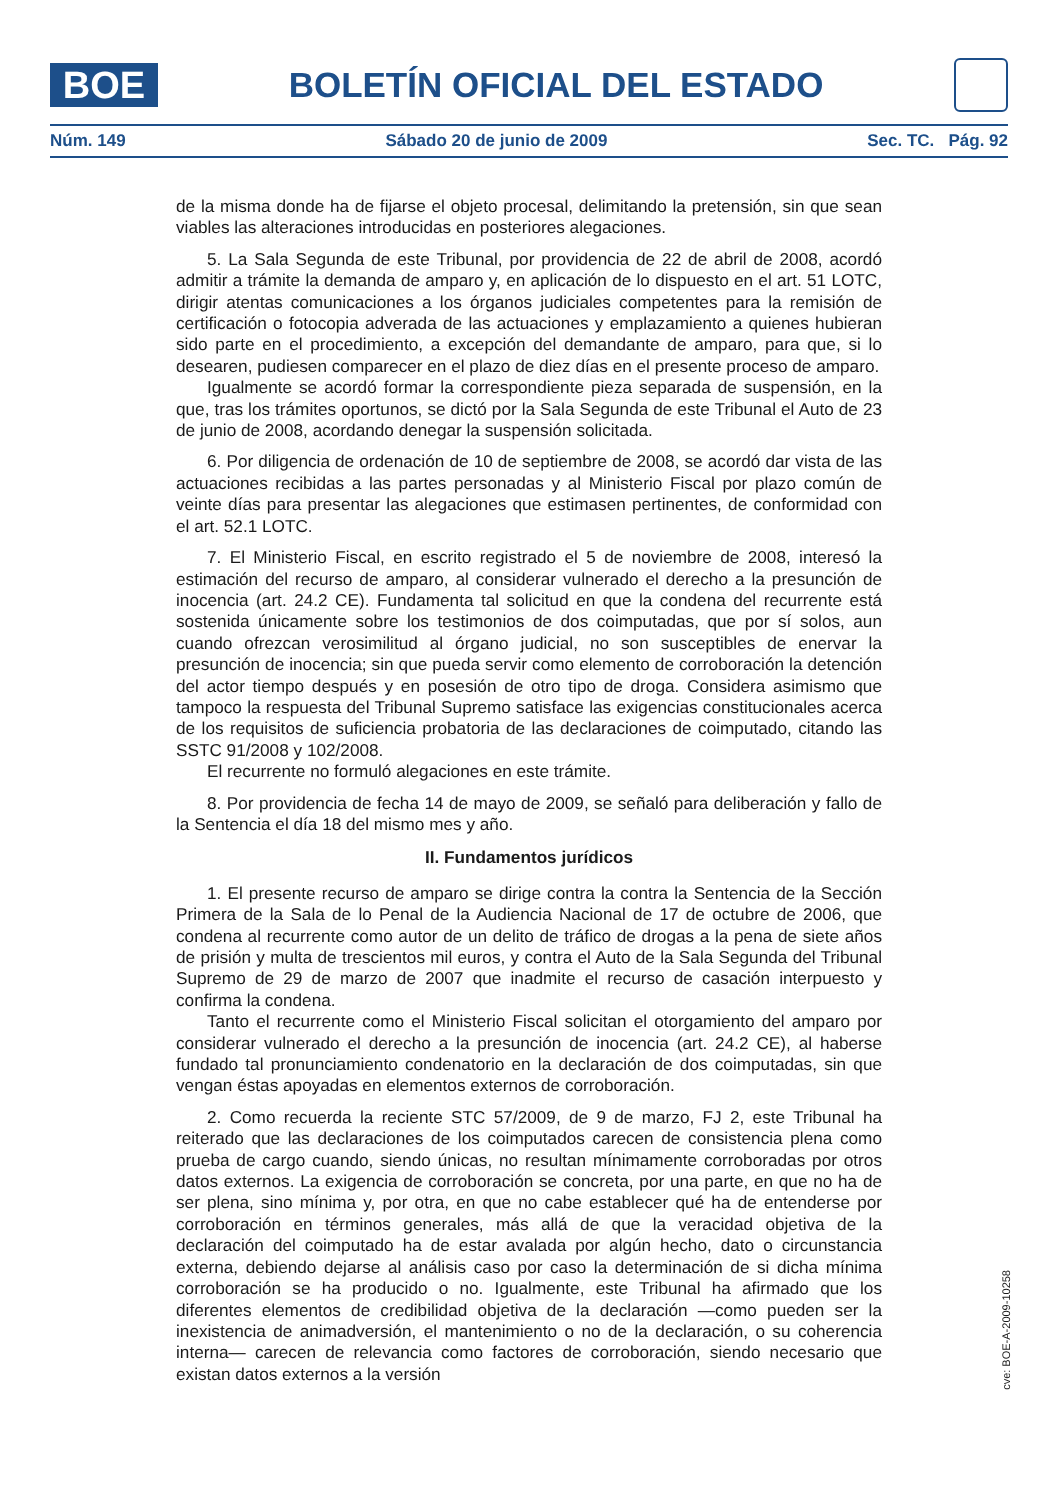BOE
BOLETÍN OFICIAL DEL ESTADO
Núm. 149 Sábado 20 de junio de 2009 Sec. TC. Pág. 92
de la misma donde ha de fijarse el objeto procesal, delimitando la pretensión, sin que sean viables las alteraciones introducidas en posteriores alegaciones.
5. La Sala Segunda de este Tribunal, por providencia de 22 de abril de 2008, acordó admitir a trámite la demanda de amparo y, en aplicación de lo dispuesto en el art. 51 LOTC, dirigir atentas comunicaciones a los órganos judiciales competentes para la remisión de certificación o fotocopia adverada de las actuaciones y emplazamiento a quienes hubieran sido parte en el procedimiento, a excepción del demandante de amparo, para que, si lo desearen, pudiesen comparecer en el plazo de diez días en el presente proceso de amparo.
Igualmente se acordó formar la correspondiente pieza separada de suspensión, en la que, tras los trámites oportunos, se dictó por la Sala Segunda de este Tribunal el Auto de 23 de junio de 2008, acordando denegar la suspensión solicitada.
6. Por diligencia de ordenación de 10 de septiembre de 2008, se acordó dar vista de las actuaciones recibidas a las partes personadas y al Ministerio Fiscal por plazo común de veinte días para presentar las alegaciones que estimasen pertinentes, de conformidad con el art. 52.1 LOTC.
7. El Ministerio Fiscal, en escrito registrado el 5 de noviembre de 2008, interesó la estimación del recurso de amparo, al considerar vulnerado el derecho a la presunción de inocencia (art. 24.2 CE). Fundamenta tal solicitud en que la condena del recurrente está sostenida únicamente sobre los testimonios de dos coimputadas, que por sí solos, aun cuando ofrezcan verosimilitud al órgano judicial, no son susceptibles de enervar la presunción de inocencia; sin que pueda servir como elemento de corroboración la detención del actor tiempo después y en posesión de otro tipo de droga. Considera asimismo que tampoco la respuesta del Tribunal Supremo satisface las exigencias constitucionales acerca de los requisitos de suficiencia probatoria de las declaraciones de coimputado, citando las SSTC 91/2008 y 102/2008.
El recurrente no formuló alegaciones en este trámite.
8. Por providencia de fecha 14 de mayo de 2009, se señaló para deliberación y fallo de la Sentencia el día 18 del mismo mes y año.
II. Fundamentos jurídicos
1. El presente recurso de amparo se dirige contra la contra la Sentencia de la Sección Primera de la Sala de lo Penal de la Audiencia Nacional de 17 de octubre de 2006, que condena al recurrente como autor de un delito de tráfico de drogas a la pena de siete años de prisión y multa de trescientos mil euros, y contra el Auto de la Sala Segunda del Tribunal Supremo de 29 de marzo de 2007 que inadmite el recurso de casación interpuesto y confirma la condena.
Tanto el recurrente como el Ministerio Fiscal solicitan el otorgamiento del amparo por considerar vulnerado el derecho a la presunción de inocencia (art. 24.2 CE), al haberse fundado tal pronunciamiento condenatorio en la declaración de dos coimputadas, sin que vengan éstas apoyadas en elementos externos de corroboración.
2. Como recuerda la reciente STC 57/2009, de 9 de marzo, FJ 2, este Tribunal ha reiterado que las declaraciones de los coimputados carecen de consistencia plena como prueba de cargo cuando, siendo únicas, no resultan mínimamente corroboradas por otros datos externos. La exigencia de corroboración se concreta, por una parte, en que no ha de ser plena, sino mínima y, por otra, en que no cabe establecer qué ha de entenderse por corroboración en términos generales, más allá de que la veracidad objetiva de la declaración del coimputado ha de estar avalada por algún hecho, dato o circunstancia externa, debiendo dejarse al análisis caso por caso la determinación de si dicha mínima corroboración se ha producido o no. Igualmente, este Tribunal ha afirmado que los diferentes elementos de credibilidad objetiva de la declaración —como pueden ser la inexistencia de animadversión, el mantenimiento o no de la declaración, o su coherencia interna— carecen de relevancia como factores de corroboración, siendo necesario que existan datos externos a la versión
cve: BOE-A-2009-10258